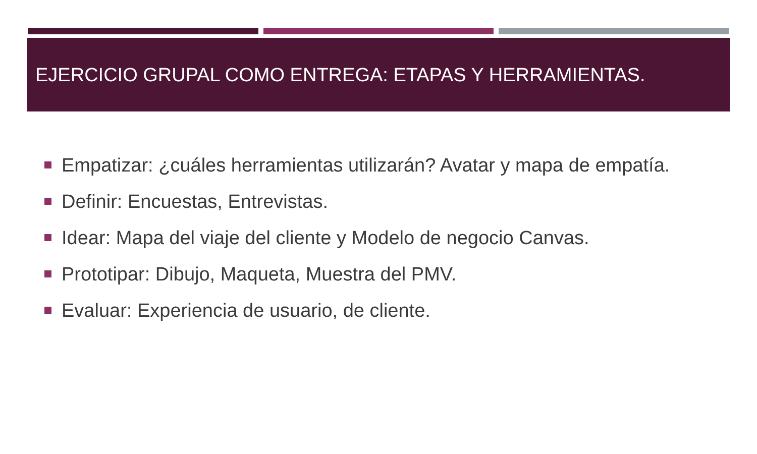EJERCICIO GRUPAL COMO ENTREGA: ETAPAS Y HERRAMIENTAS.
Empatizar: ¿cuáles herramientas utilizarán? Avatar y mapa de empatía.
Definir: Encuestas, Entrevistas.
Idear: Mapa del viaje del cliente y Modelo de negocio Canvas.
Prototipar: Dibujo, Maqueta, Muestra del PMV.
Evaluar: Experiencia de usuario, de cliente.